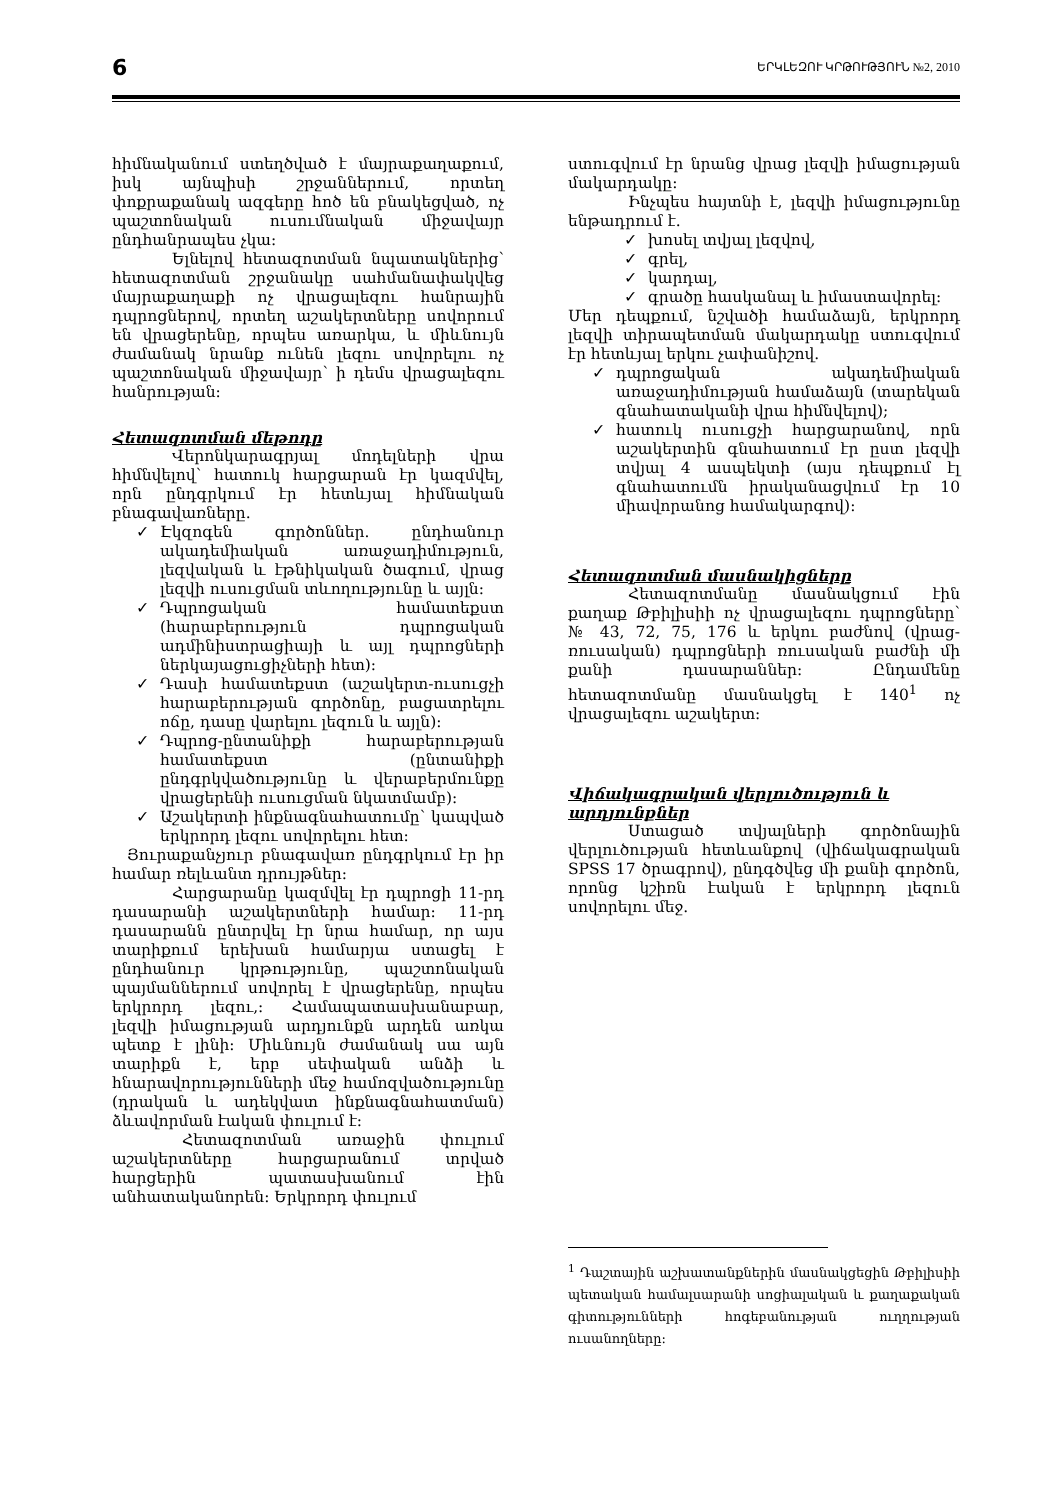6 ԵՐԿԼԵԶՈՒ ԿՐԹՈՒԹՅՈՒՆ №2, 2010
հիմնականում ստեղծված է մայրաքաղաքում, իսկ այնպիսի շրջաններում, որտեղ փոքրաքանակ ազգերը հոծ են բնակեցված, ոչ պաշտոնական ուսումնական միջավայր ընդհանրապես չկա:
Ելնելով հետազոտման նպատակներից՝ հետազոտման շրջանակը սահմանափակվեց մայրաքաղաքի ոչ վրացալեզու հանրային դպրոցներով, որտեղ աշակերտները սովորում են վրացերենը, որպես առարկա, և միևնույն ժամանակ նրանք ունեն լեզու սովորելու ոչ պաշտոնական միջավայր՝ ի դեմս վրացալեզու հանրության:
Հետազոտման մեթոդը
Վերոնկարագրյալ մոդելների վրա հիմնվելով՝ հատուկ հարցարան էր կազմվել, որն ընդգրկում էր հետևյալ հիմնական բնագավառները.
✓ Էկզոգեն գործոններ. ընդհանուր ակադեմիական առաջադիմություն, լեզվական և էթնիկական ծագում, վրաց լեզվի ուսուցման տևողությունը և այլն:
✓ Դպրոցական համատեքստ (հարաբերություն դպրոցական ադմինիստրացիայի և այլ դպրոցների ներկայացուցիչների հետ):
✓ Դասի համատեքստ (աշակերտ-ուսուցչի հարաբերության գործոնը, բացատրելու ոճը, դասը վարելու լեզուն և այլն):
✓ Դպրոց-ընտանիքի հարաբերության համատեքստ (ընտանիքի ընդգրկվածությունը և վերաբերմունքը վրացերենի ուսուցման նկատմամբ):
✓ Աշակերտի ինքնագնահատումը՝ կապված երկրորդ լեզու սովորելու հետ:
Յուրաքանչյուր բնագավառ ընդգրկում էր իր համար ռելևանտ դրույթներ:
Հարցարանը կազմվել էր դպրոցի 11-րդ դասարանի աշակերտների համար: 11-րդ դասարանն ընտրվել էր նրա համար, որ այս տարիքում երեխան համարյա ստացել է ընդհանուր կրթությունը, պաշտոնական պայմաններում սովորել է վրացերենը, որպես երկրորդ լեզու,: Համապատասխանաբար, լեզվի իմացության արդյունքն արդեն առկա պետք է լինի: Միևնույն ժամանակ սա այն տարիքն է, երբ սեփական անձի և հնարավորությունների մեջ համոզվածությունը (դրական և ադեկվատ ինքնագնահատման) ձևավորման էական փուլում է:
Հետազոտման առաջին փուլում աշակերտները հարցարանում տրված հարցերին պատասխանում էին անհատականորեն: Երկրորդ փուլում
ստուգվում էր նրանց վրաց լեզվի իմացության մակարդակը:
Ինչպես հայտնի է, լեզվի իմացությունը ենթադրում է.
✓ խոսել տվյալ լեզվով,
✓ գրել,
✓ կարդալ,
✓ գրածը հասկանալ և իմաստավորել:
Մեր դեպքում, նշվածի համաձայն, երկրորդ լեզվի տիրապետման մակարդակը ստուգվում էր հետևյալ երկու չափանիշով.
✓ դպրոցական ակադեմիական առաջադիմության համաձայն (տարեկան գնահատականի վրա հիմնվելով);
✓ հատուկ ուսուցչի հարցարանով, որն աշակերտին գնահատում էր ըստ լեզվի տվյալ 4 ասպեկտի (այս դեպքում էլ գնահատումն իրականացվում էր 10 միավորանոց համակարգով):
Հետազոտման մասնակիցները
Հետազոտմանը մասնակցում էին քաղաք Թբիլիսիի ոչ վրացալեզու դպրոցները՝ № 43, 72, 75, 176 և երկու բաժնով (վրաց-ռուսական) դպրոցների ռուսական բաժնի մի քանի դասարաններ: Ընդամենը հետազոտմանը մասնակցել է 140<sup>1</sup> ոչ վրացալեզու աշակերտ:
Վիճակագրական վերլուծություն և արդյունքներ
Ստացած տվյալների գործոնային վերլուծության հետևանքով (վիճակագրական SPSS 17 ծրագրով), ընդգծվեց մի քանի գործոն, որոնց կշիռն էական է երկրորդ լեզուն սովորելու մեջ.
<sup>1</sup> Դաշտային աշխատանքներին մասնակցեցին Թբիլիսիի պետական համալսարանի սոցիալական և քաղաքական գիտությունների հոգեբանության ուղղության ուսանողները: